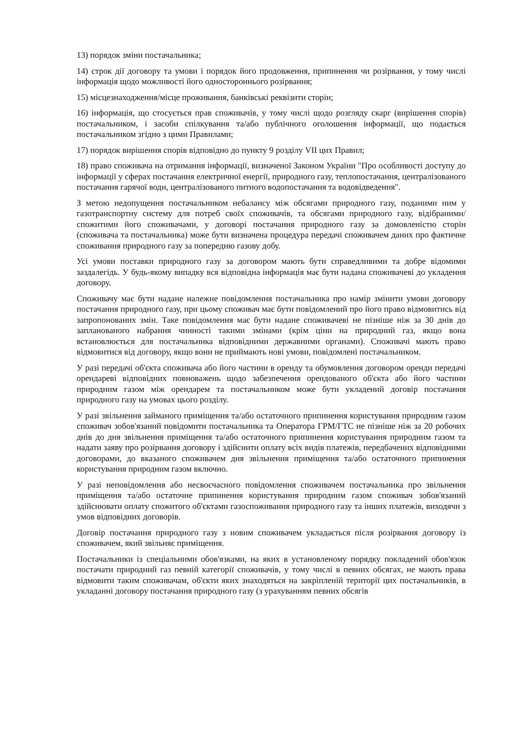13) порядок зміни постачальника;
14) строк дії договору та умови і порядок його продовження, припинення чи розірвання, у тому числі інформація щодо можливості його одностороннього розірвання;
15) місцезнаходження/місце проживання, банківські реквізити сторін;
16) інформація, що стосується прав споживачів, у тому числі щодо розгляду скарг (вирішення спорів) постачальником, і засоби спілкування та/або публічного оголошення інформації, що подається постачальником згідно з цими Правилами;
17) порядок вирішення спорів відповідно до пункту 9 розділу VII цих Правил;
18) право споживача на отримання інформації, визначеної Законом України "Про особливості доступу до інформації у сферах постачання електричної енергії, природного газу, теплопостачання, централізованого постачання гарячої води, централізованого питного водопостачання та водовідведення".
З метою недопущення постачальником небалансу між обсягами природного газу, поданими ним у газотранспортну систему для потреб своїх споживачів, та обсягами природного газу, відібраними/спожитими його споживачами, у договорі постачання природного газу за домовленістю сторін (споживача та постачальника) може бути визначена процедура передачі споживачем даних про фактичне споживання природного газу за попередню газову добу.
Усі умови поставки природного газу за договором мають бути справедливими та добре відомими заздалегідь. У будь-якому випадку вся відповідна інформація має бути надана споживачеві до укладення договору.
Споживачу має бути надане належне повідомлення постачальника про намір змінити умови договору постачання природного газу, при цьому споживач має бути повідомлений про його право відмовитись від запропонованих змін. Таке повідомлення має бути надане споживачеві не пізніше ніж за 30 днів до запланованого набрання чинності такими змінами (крім ціни на природний газ, якщо вона встановлюється для постачальника відповідними державними органами). Споживачі мають право відмовитися від договору, якщо вони не приймають нові умови, повідомлені постачальником.
У разі передачі об'єкта споживача або його частини в оренду та обумовлення договором оренди передачі орендареві відповідних повноважень щодо забезпечення орендованого об'єкта або його частини природним газом між орендарем та постачальником може бути укладений договір постачання природного газу на умовах цього розділу.
У разі звільнення займаного приміщення та/або остаточного припинення користування природним газом споживач зобов'язаний повідомити постачальника та Оператора ГРМ/ГТС не пізніше ніж за 20 робочих днів до дня звільнення приміщення та/або остаточного припинення користування природним газом та надати заяву про розірвання договору і здійснити оплату всіх видів платежів, передбачених відповідними договорами, до вказаного споживачем дня звільнення приміщення та/або остаточного припинення користування природним газом включно.
У разі неповідомлення або несвоєчасного повідомлення споживачем постачальника про звільнення приміщення та/або остаточне припинення користування природним газом споживач зобов'язаний здійснювати оплату спожитого об'єктами газоспоживання природного газу та інших платежів, виходячи з умов відповідних договорів.
Договір постачання природного газу з новим споживачем укладається після розірвання договору із споживачем, який звільняє приміщення.
Постачальники із спеціальними обов'язками, на яких в установленому порядку покладений обов'язок постачати природний газ певній категорії споживачів, у тому числі в певних обсягах, не мають права відмовити таким споживачам, об'єкти яких знаходяться на закріпленій території цих постачальників, в укладанні договору постачання природного газу (з урахуванням певних обсягів